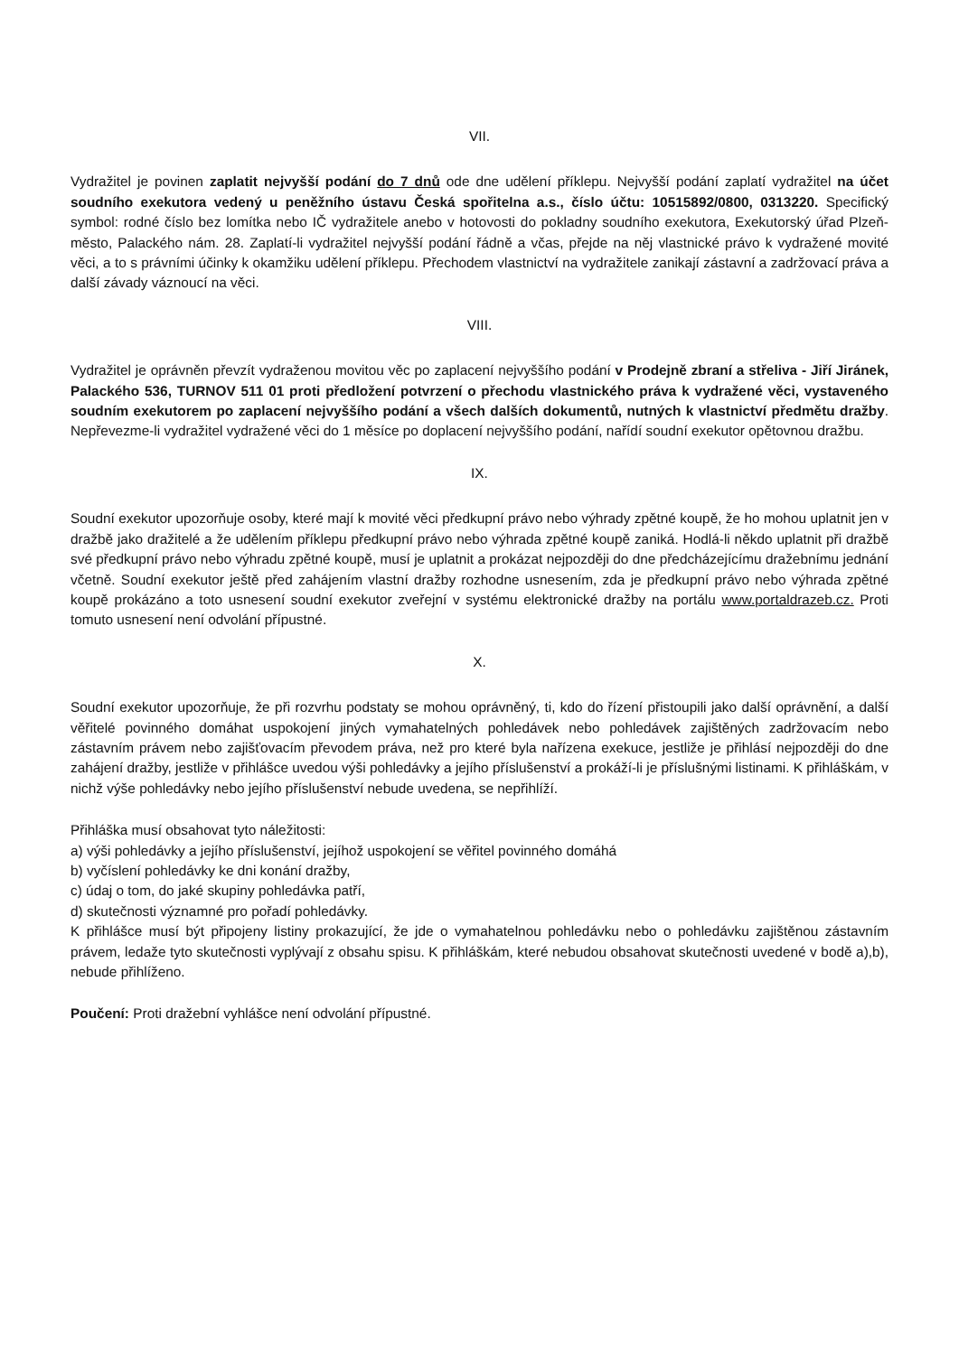VII.
Vydražitel je povinen zaplatit nejvyšší podání do 7 dnů ode dne udělení příklepu. Nejvyšší podání zaplatí vydražitel na účet soudního exekutora vedený u peněžního ústavu Česká spořitelna a.s., číslo účtu: 10515892/0800, 0313220. Specifický symbol: rodné číslo bez lomítka nebo IČ vydražitele anebo v hotovosti do pokladny soudního exekutora, Exekutorský úřad Plzeň-město, Palackého nám. 28. Zaplatí-li vydražitel nejvyšší podání řádně a včas, přejde na něj vlastnické právo k vydražené movité věci, a to s právními účinky k okamžiku udělení příklepu. Přechodem vlastnictví na vydražitele zanikají zástavní a zadržovací práva a další závady váznoucí na věci.
VIII.
Vydražitel je oprávněn převzít vydraženou movitou věc po zaplacení nejvyššího podání v Prodejně zbraní a střeliva - Jiří Jiránek, Palackého 536, TURNOV 511 01 proti předložení potvrzení o přechodu vlastnického práva k vydražené věci, vystaveného soudním exekutorem po zaplacení nejvyššího podání a všech dalších dokumentů, nutných k vlastnictví předmětu dražby. Nepřevezme-li vydražitel vydražené věci do 1 měsíce po doplacení nejvyššího podání, nařídí soudní exekutor opětovnou dražbu.
IX.
Soudní exekutor upozorňuje osoby, které mají k movité věci předkupní právo nebo výhrady zpětné koupě, že ho mohou uplatnit jen v dražbě jako dražitelé a že udělením příklepu předkupní právo nebo výhrada zpětné koupě zaniká. Hodlá-li někdo uplatnit při dražbě své předkupní právo nebo výhradu zpětné koupě, musí je uplatnit a prokázat nejpozději do dne předcházejícímu dražebnímu jednání včetně. Soudní exekutor ještě před zahájením vlastní dražby rozhodne usnesením, zda je předkupní právo nebo výhrada zpětné koupě prokázáno a toto usnesení soudní exekutor zveřejní v systému elektronické dražby na portálu www.portaldrazeb.cz. Proti tomuto usnesení není odvolání přípustné.
X.
Soudní exekutor upozorňuje, že při rozvrhu podstaty se mohou oprávněný, ti, kdo do řízení přistoupili jako další oprávnění, a další věřitelé povinného domáhat uspokojení jiných vymahatelných pohledávek nebo pohledávek zajištěných zadržovacím nebo zástavním právem nebo zajišťovacím převodem práva, než pro které byla nařízena exekuce, jestliže je přihlásí nejpozději do dne zahájení dražby, jestliže v přihlášce uvedou výši pohledávky a jejího příslušenství a prokáží-li je příslušnými listinami. K přihláškám, v nichž výše pohledávky nebo jejího příslušenství nebude uvedena, se nepřihlíží.
Přihláška musí obsahovat tyto náležitosti:
a) výši pohledávky a jejího příslušenství, jejíhož uspokojení se věřitel povinného domáhá
b) vyčíslení pohledávky ke dni konání dražby,
c) údaj o tom, do jaké skupiny pohledávka patří,
d) skutečnosti významné pro pořadí pohledávky.
K přihlášce musí být připojeny listiny prokazující, že jde o vymahatelnou pohledávku nebo o pohledávku zajištěnou zástavním právem, ledaže tyto skutečnosti vyplývají z obsahu spisu. K přihláškám, které nebudou obsahovat skutečnosti uvedené v bodě a),b), nebude přihlíženo.
Poučení: Proti dražební vyhlášce není odvolání přípustné.